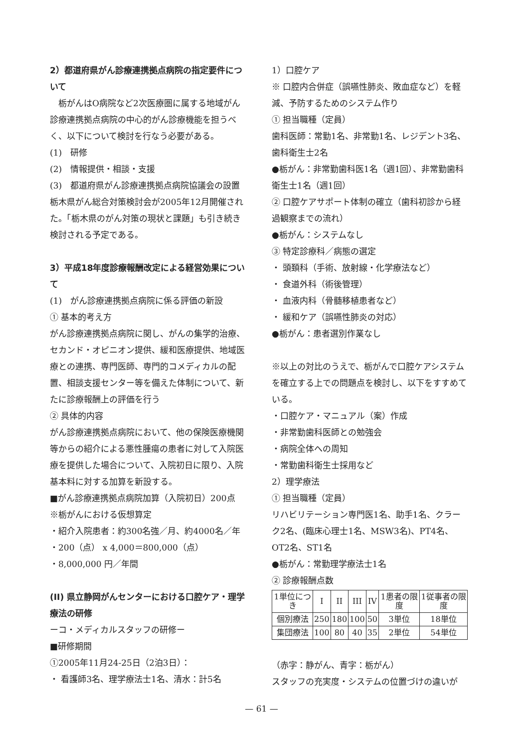2）都道府県がん診療連携拠点病院の指定要件について
　栃がんはO病院など2次医療圏に属する地域がん診療連携拠点病院の中心的がん診療機能を担うべく、以下について検討を行なう必要がある。
(1)　研修
(2)　情報提供・相談・支援
(3)　都道府県がん診療連携拠点病院協議会の設置
栃木県がん総合対策検討会が2005年12月開催された。「栃木県のがん対策の現状と課題」も引き続き検討される予定である。
3）平成18年度診療報酬改定による経営効果について
(1)　がん診療連携拠点病院に係る評価の新設
① 基本的考え方
がん診療連携拠点病院に関し、がんの集学的治療、セカンド・オピニオン提供、緩和医療提供、地域医療との連携、専門医師、専門的コメディカルの配置、相談支援センター等を備えた体制について、新たに診療報酬上の評価を行う
② 具体的内容
がん診療連携拠点病院において、他の保険医療機関等からの紹介による悪性腫瘍の患者に対して入院医療を提供した場合について、入院初日に限り、入院基本料に対する加算を新設する。
■がん診療連携拠点病院加算（入院初日）200点
※栃がんにおける仮想算定
・紹介入院患者：約300名強／月、約4000名／年
・200（点） x 4,000＝800,000（点）
・8,000,000 円／年間
(II) 県立静岡がんセンターにおける口腔ケア・理学療法の研修
ーコ・メディカルスタッフの研修ー
■研修期間
①2005年11月24-25日（2泊3日）：
・ 看護師3名、理学療法士1名、清水：計5名
1）口腔ケア
※ 口腔内合併症（誤嚥性肺炎、敗血症など）を軽減、予防するためのシステム作り
① 担当職種（定員）
歯科医師：常勤1名、非常勤1名、レジデント3名、歯科衛生士2名
●栃がん：非常勤歯科医1名（週1回）、非常勤歯科衛生士1名（週1回）
② 口腔ケアサポート体制の確立（歯科初診から経過観察までの流れ）
●栃がん：システムなし
③ 特定診療科／病態の選定
・ 頭頚科（手術、放射線・化学療法など）
・ 食道外科（術後管理）
・ 血液内科（骨髄移植患者など）
・ 緩和ケア（誤嚥性肺炎の対応）
●栃がん：患者選別作業なし
※以上の対比のうえで、栃がんで口腔ケアシステムを確立する上での問題点を検討し、以下をすすめている。
・口腔ケア・マニュアル（案）作成
・非常勤歯科医師との勉強会
・病院全体への周知
・常勤歯科衛生士採用など
2）理学療法
① 担当職種（定員）
リハビリテーション専門医1名、助手1名、クラーク2名、(臨床心理士1名、MSW3名)、PT4名、OT2名、ST1名
●栃がん：常勤理学療法士1名
② 診療報酬点数
| 1単位につき | I | II | III | IV | 1患者の限度 | 1従事者の限度 |
| 個別療法 | 250 | 180 | 100 | 50 | 3単位 | 18単位 |
| 集団療法 | 100 | 80 | 40 | 35 | 2単位 | 54単位 |
（赤字：静がん、青字：栃がん）
スタッフの充実度・システムの位置づけの違いが
— 61 —